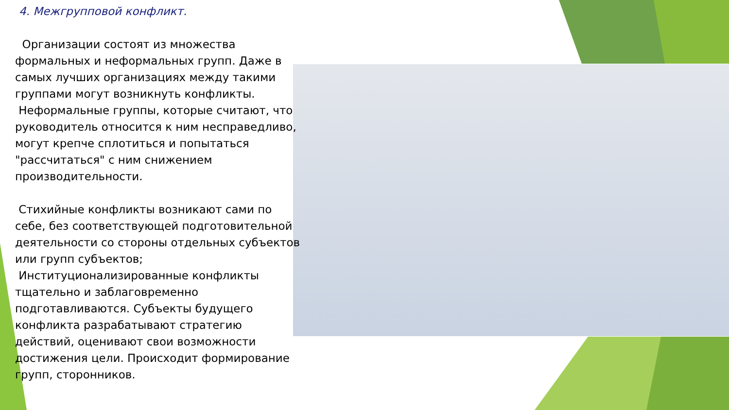4. Межгрупповой конфликт.
Организации состоят из множества формальных и неформальных групп. Даже в самых лучших организациях между такими группами могут возникнуть конфликты.
Неформальные группы, которые считают, что руководитель относится к ним несправедливо, могут крепче сплотиться и попытаться "рассчитаться" с ним снижением производительности.
Стихийные конфликты возникают сами по себе, без соответствующей подготовительной деятельности со стороны отдельных субъектов или групп субъектов;
Институционализированные конфликты тщательно и заблаговременно подготавливаются. Субъекты будущего конфликта разрабатывают стратегию действий, оценивают свои возможности достижения цели. Происходит формирование групп, сторонников.